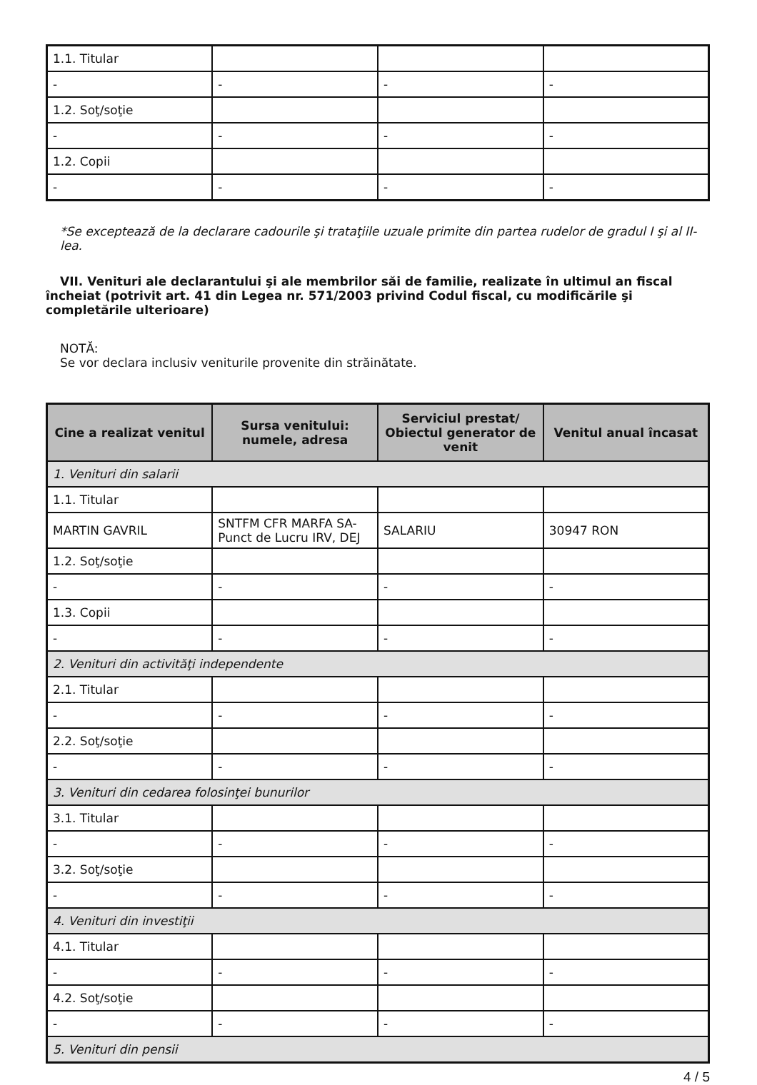| 1.1. Titular | | | |
| - | - | - | - |
| 1.2. Soţ/soţie | | | |
| - | - | - | - |
| 1.2. Copii | | | |
| - | - | - | - |
*Se exceptează de la declarare cadourile şi trataţiile uzuale primite din partea rudelor de gradul I şi al II-lea.
VII. Venituri ale declarantului şi ale membrilor săi de familie, realizate în ultimul an fiscal încheiat (potrivit art. 41 din Legea nr. 571/2003 privind Codul fiscal, cu modificările şi completările ulterioare)
NOTĂ:
Se vor declara inclusiv veniturile provenite din străinătate.
| Cine a realizat venitul | Sursa venitului: numele, adresa | Serviciul prestat/ Obiectul generator de venit | Venitul anual încasat |
| --- | --- | --- | --- |
| 1. Venituri din salarii | | | |
| 1.1. Titular | | | |
| MARTIN GAVRIL | SNTFM CFR MARFA SA-Punct de Lucru IRV, DEJ | SALARIU | 30947 RON |
| 1.2. Soţ/soţie | | | |
| - | - | - | - |
| 1.3. Copii | | | |
| - | - | - | - |
| 2. Venituri din activităţi independente | | | |
| 2.1. Titular | | | |
| - | - | - | - |
| 2.2. Soţ/soţie | | | |
| - | - | - | - |
| 3. Venituri din cedarea folosinţei bunurilor | | | |
| 3.1. Titular | | | |
| - | - | - | - |
| 3.2. Soţ/soţie | | | |
| - | - | - | - |
| 4. Venituri din investiţii | | | |
| 4.1. Titular | | | |
| - | - | - | - |
| 4.2. Soţ/soţie | | | |
| - | - | - | - |
| 5. Venituri din pensii | | | |
4 / 5